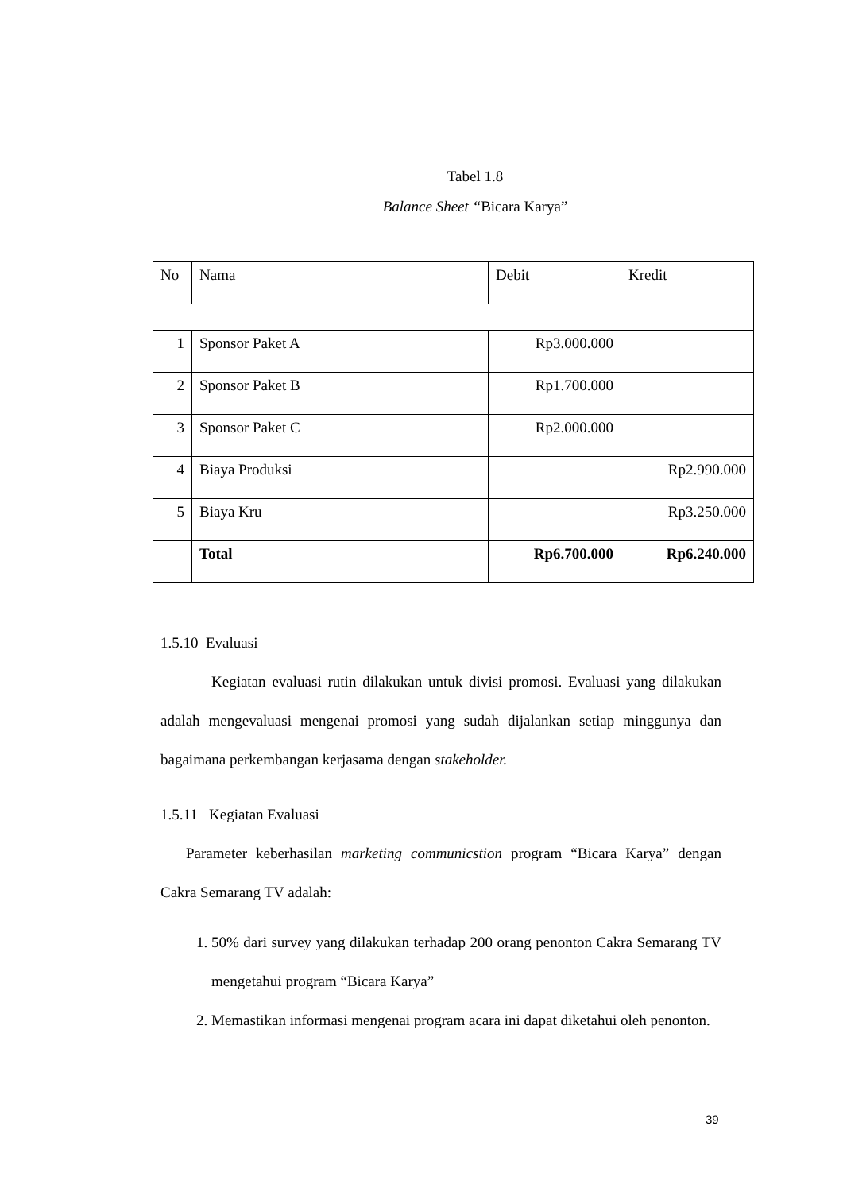Tabel 1.8
Balance Sheet “Bicara Karya”
| No | Nama | Debit | Kredit |
| --- | --- | --- | --- |
| 1 | Sponsor Paket A | Rp3.000.000 | |
| 2 | Sponsor Paket B | Rp1.700.000 | |
| 3 | Sponsor Paket C | Rp2.000.000 | |
| 4 | Biaya Produksi | | Rp2.990.000 |
| 5 | Biaya Kru | | Rp3.250.000 |
| | Total | Rp6.700.000 | Rp6.240.000 |
1.5.10 Evaluasi
Kegiatan evaluasi rutin dilakukan untuk divisi promosi. Evaluasi yang dilakukan adalah mengevaluasi mengenai promosi yang sudah dijalankan setiap minggunya dan bagaimana perkembangan kerjasama dengan stakeholder.
1.5.11 Kegiatan Evaluasi
Parameter keberhasilan marketing communicstion program “Bicara Karya” dengan Cakra Semarang TV adalah:
1. 50% dari survey yang dilakukan terhadap 200 orang penonton Cakra Semarang TV mengetahui program “Bicara Karya”
2. Memastikan informasi mengenai program acara ini dapat diketahui oleh penonton.
39